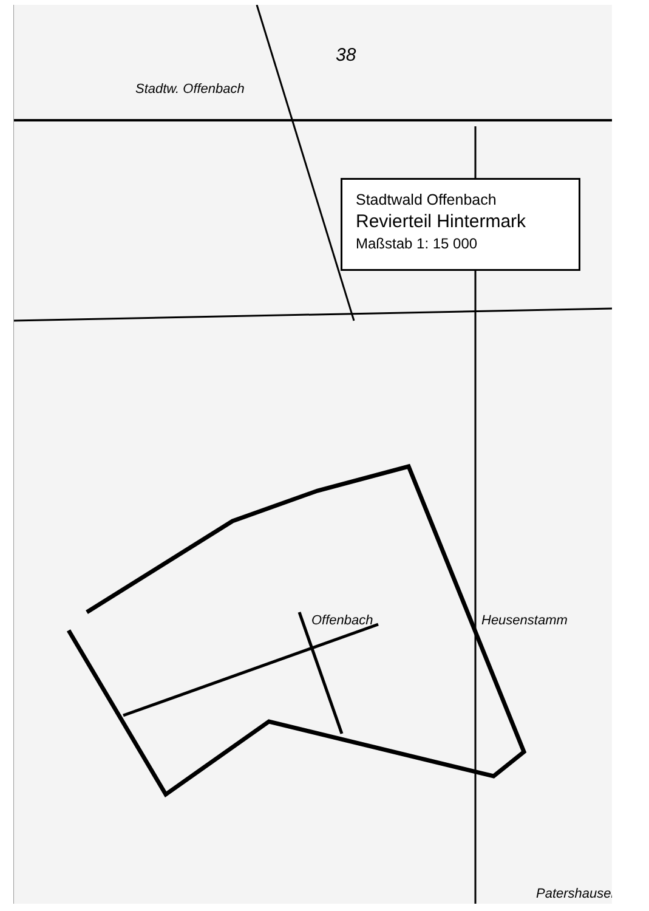Stadtwald Offenbach
Revierteil Hintermark
Maßstab 1: 15 000
38
Stadtw. Offenbach
Offenbach Heusenstamm
Patershausen